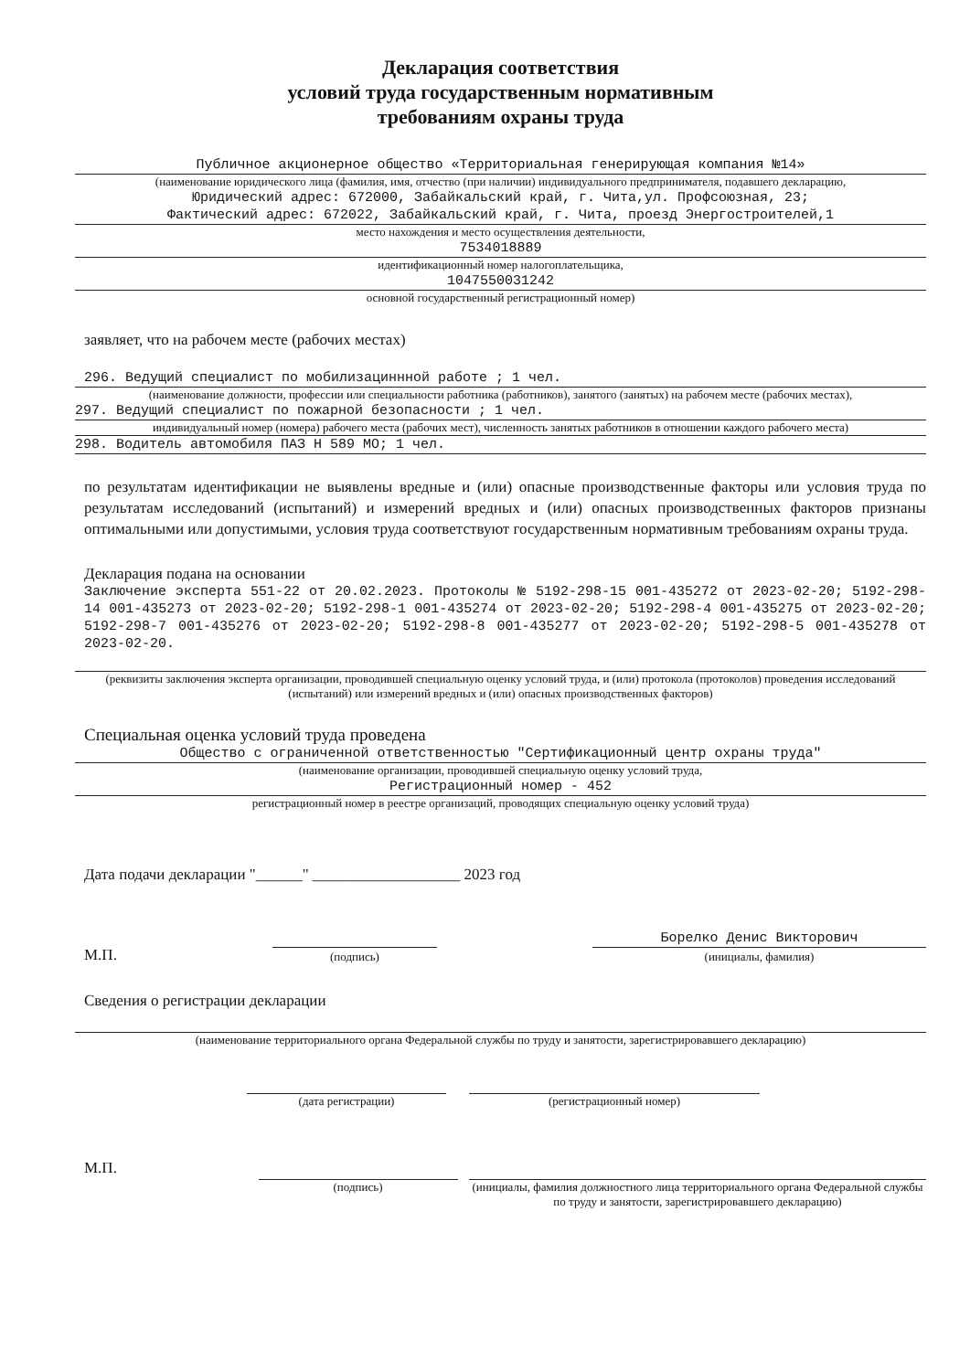Декларация соответствия
условий труда государственным нормативным
требованиям охраны труда
Публичное акционерное общество «Территориальная генерирующая компания №14»
(наименование юридического лица (фамилия, имя, отчество (при наличии) индивидуального предпринимателя, подавшего декларацию,
Юридический адрес: 672000, Забайкальский край, г. Чита,ул. Профсоюзная, 23;
Фактический адрес: 672022, Забайкальский край, г. Чита, проезд Энергостроителей,1
место нахождения и место осуществления деятельности,
7534018889
идентификационный номер налогоплательщика,
1047550031242
основной государственный регистрационный номер)
заявляет, что на рабочем месте (рабочих местах)
296. Ведущий специалист по мобилизацинннoй работе ; 1 чел.
(наименование должности, профессии или специальности работника (работников), занятого (занятых) на рабочем месте (рабочих местах),
297. Ведущий специалист по пожарной безопасности ; 1 чел.
индивидуальный номер (номера) рабочего места (рабочих мест), численность занятых работников в отношении каждого рабочего места)
298. Водитель автомобиля ПАЗ Н 589 МО; 1 чел.
по результатам идентификации не выявлены вредные и (или) опасные производственные факторы или условия труда по результатам исследований (испытаний) и измерений вредных и (или) опасных производственных факторов признаны оптимальными или допустимыми, условия труда соответствуют государственным нормативным требованиям охраны труда.
Декларация подана на основании
Заключение эксперта 551-22 от 20.02.2023. Протоколы № 5192-298-15 001-435272 от 2023-02-20; 5192-298-14 001-435273 от 2023-02-20; 5192-298-1 001-435274 от 2023-02-20; 5192-298-4 001-435275 от 2023-02-20; 5192-298-7 001-435276 от 2023-02-20; 5192-298-8 001-435277 от 2023-02-20; 5192-298-5 001-435278 от 2023-02-20.
(реквизиты заключения эксперта организации, проводившей специальную оценку условий труда, и (или) протокола (протоколов) проведения исследований (испытаний) или измерений вредных и (или) опасных производственных факторов)
Специальная оценка условий труда проведена
Общество с ограниченной ответственностью "Сертификационный центр охраны труда"
(наименование организации, проводившей специальную оценку условий труда,
Регистрационный номер - 452
регистрационный номер в реестре организаций, проводящих специальную оценку условий труда)
Дата подачи декларации "______" ___________________ 2023 год
М.П. (подпись) Борелко Денис Викторович
(инициалы, фамилия)
Сведения о регистрации декларации
(наименование территориального органа Федеральной службы по труду и занятости, зарегистрировавшего декларацию)
(дата регистрации) (регистрационный номер)
М.П.
(подпись) (инициалы, фамилия должностного лица территориального органа Федеральной службы по труду и занятости, зарегистрировавшего декларацию)